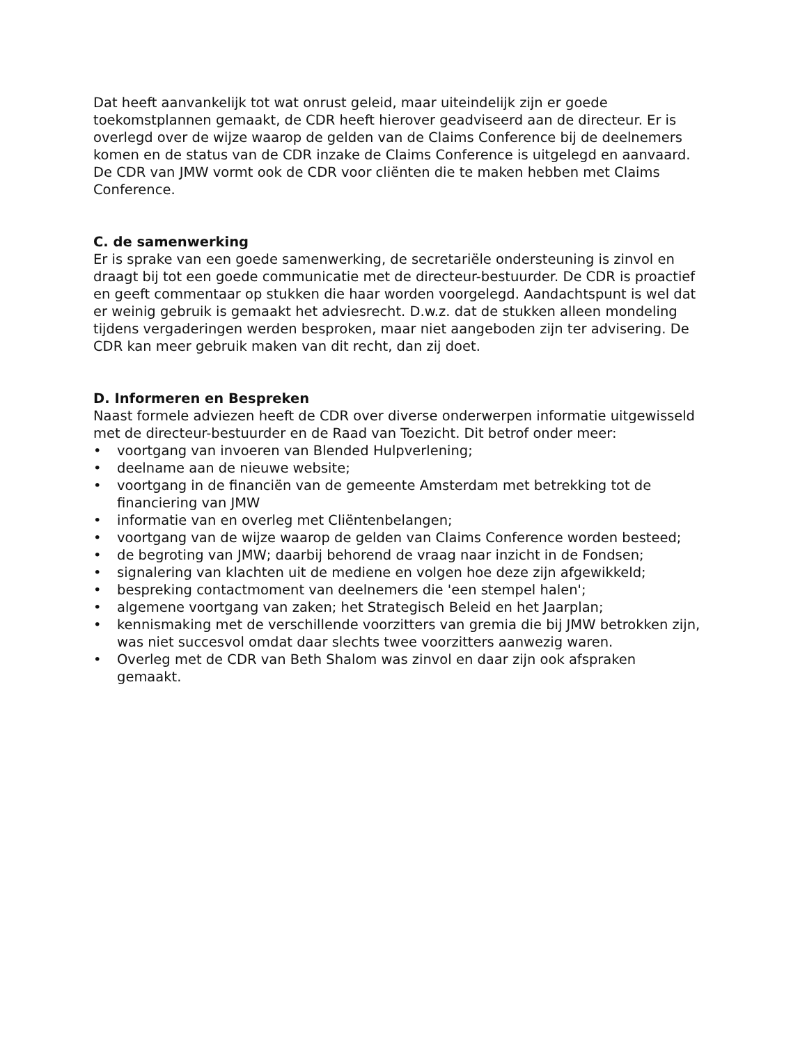Dat heeft aanvankelijk tot wat onrust geleid, maar uiteindelijk zijn er goede toekomstplannen gemaakt, de CDR heeft hierover geadviseerd aan de directeur. Er is overlegd over de wijze waarop de gelden van de Claims Conference bij de deelnemers komen en de status van de CDR inzake de Claims Conference is uitgelegd en aanvaard. De CDR van JMW vormt ook de CDR voor cliënten die te maken hebben met Claims Conference.
C. de samenwerking
Er is sprake van een goede samenwerking, de secretariële ondersteuning is zinvol en draagt bij tot een goede communicatie met de directeur-bestuurder. De CDR is proactief en geeft commentaar op stukken die haar worden voorgelegd. Aandachtspunt is wel dat er weinig gebruik is gemaakt het adviesrecht. D.w.z. dat de stukken alleen mondeling tijdens vergaderingen werden besproken, maar niet aangeboden zijn ter advisering. De CDR kan meer gebruik maken van dit recht, dan zij doet.
D. Informeren en Bespreken
Naast formele adviezen heeft de CDR over diverse onderwerpen informatie uitgewisseld met de directeur-bestuurder en de Raad van Toezicht. Dit betrof onder meer:
• voortgang van invoeren van Blended Hulpverlening;
• deelname aan de nieuwe website;
• voortgang in de financiën van de gemeente Amsterdam met betrekking tot de financiering van JMW
• informatie van en overleg met Cliëntenbelangen;
• voortgang van de wijze waarop de gelden van Claims Conference worden besteed;
• de begroting van JMW; daarbij behorend de vraag naar inzicht in de Fondsen;
• signalering van klachten uit de mediene en volgen hoe deze zijn afgewikkeld;
• bespreking contactmoment van deelnemers die 'een stempel halen';
• algemene voortgang van zaken; het Strategisch Beleid en het Jaarplan;
• kennismaking met de verschillende voorzitters van gremia die bij JMW betrokken zijn, was niet succesvol omdat daar slechts twee voorzitters aanwezig waren.
• Overleg met de CDR van Beth Shalom was zinvol en daar zijn ook afspraken gemaakt.